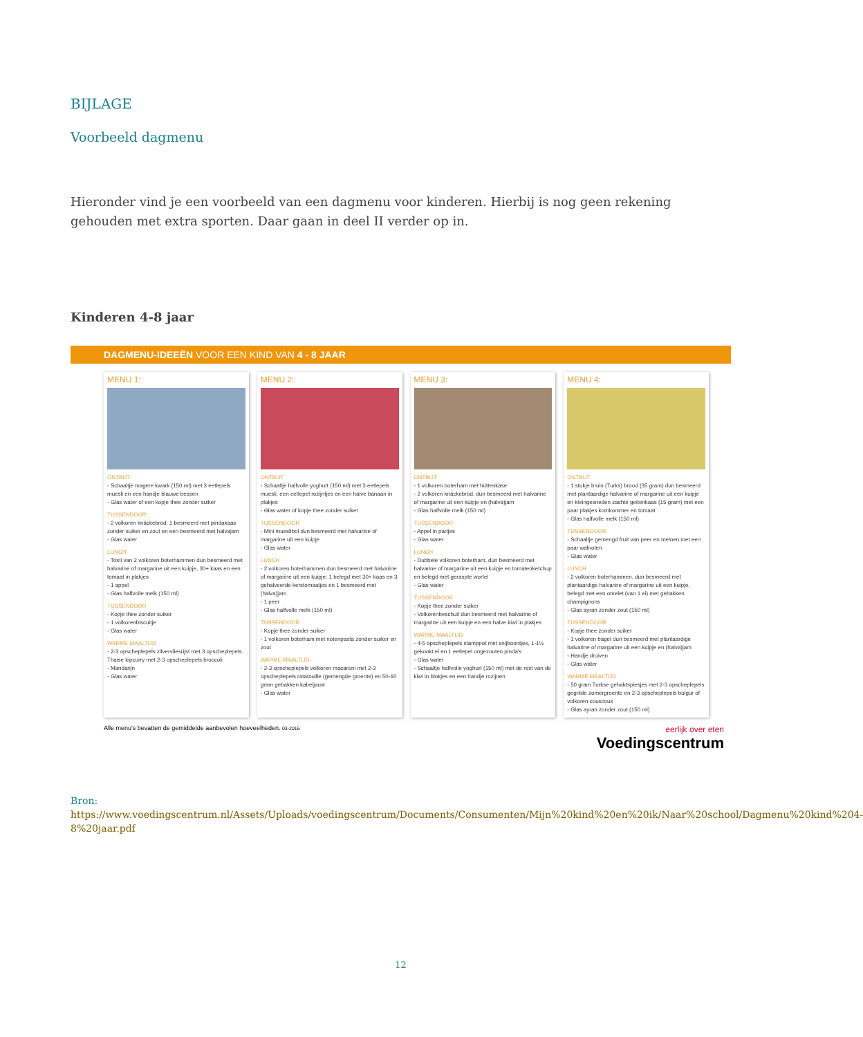BIJLAGE
Voorbeeld dagmenu
Hieronder vind je een voorbeeld van een dagmenu voor kinderen. Hierbij is nog geen rekening gehouden met extra sporten. Daar gaan in deel II verder op in.
Kinderen 4-8 jaar
DAGMENU-IDEEËN VOOR EEN KIND VAN 4 - 8 JAAR
MENU 1:
ONTBIJT
- Schaaltje magere kwark (150 ml) met 3 eetlepels muesli en een handje blauwe bessen
- Glas water of een kopje thee zonder suiker
TUSSENDOOR
- 2 volkoren knäckebröd, 1 besmeerd met pindakaas zonder suiker en zout en een besmeerd met halvajam
- Glas water
LUNCH
- Tosti van 2 volkoren boterhammen dun besmeerd met halvarine of margarine uit een kuipje, 30+ kaas en een tomaat in plakjes
- 1 appel
- Glas halfvolle melk (150 ml)
TUSSENDOOR
- Kopje thee zonder suiker
- 1 volkorenbiscuitje
- Glas water
WARME MAALTIJD
- 2-3 opscheplepels zilvervliesrijst met 3 opscheplepels Thaise kipcurry met 2-3 opscheplepels broccoli
- Mandarijn
- Glas water
MENU 2:
ONTBIJT
- Schaaltje halfvolle yoghurt (150 ml) met 3 eetlepels muesli, een eetlepel rozijntjes en een halve banaan in plakjes
- Glas water of kopje thee zonder suiker
TUSSENDOOR
- Mini mueslibol dun besmeerd met halvarine of margarine uit een kuipje
- Glas water
LUNCH
- 2 volkoren boterhammen dun besmeerd met halvarine of margarine uit een kuipje; 1 belegd met 30+ kaas en 3 gehalveerde kerstomaatjes en 1 besmeerd met (halva)jam
- 1 peer
- Glas halfvolle melk (150 ml)
TUSSENDOOR
- Kopje thee zonder suiker
- 1 volkoren boterham met notenpasta zonder suiker en zout
WARME MAALTIJD
- 2-3 opscheplepels volkoren macaroni met 2-3 opscheplepels ratatouille (gemengde groente) en 50-60 gram gebakken kabeljauw
- Glas water
MENU 3:
ONTBIJT
- 1 volkoren boterham met hüttenkäse
- 2 volkoren knäckebröd, dun besmeerd met halvarine of margarine uit een kuipje en (halva)jam
- Glas halfvolle melk (150 ml)
TUSSENDOOR
- Appel in partjes
- Glas water
LUNCH
- Dubbele volkoren boterham, dun besmeerd met halvarine of margarine uit een kuipje en tomatenketchup en belegd met geraspte wortel
- Glas water
TUSSENDOOR
- Kopje thee zonder suiker
- Volkorenbeschuit dun besmeerd met halvarine of margarine uit een kuipje en een halve kiwi in plakjes
WARME MAALTIJD
- 4-5 opscheplepels stamppot met snijboontjes, 1-1½ gekookt ei en 1 eetlepel ongezouten pinda's
- Glas water
- Schaaltje halfvolle yoghurt (150 ml) met de rest van de kiwi in blokjes en een handje rozijnen
MENU 4:
ONTBIJT
- 1 stukje bruin (Turks) brood (35 gram) dun besmeerd met plantaardige halvarine of margarine uit een kuipje en kleingesneden zachte geitenkaas (15 gram) met een paar plakjes komkommer en tomaat
- Glas halfvolle melk (150 ml)
TUSSENDOOR
- Schaaltje gemengd fruit van peer en meloen met een paar walnoten
- Glas water
LUNCH
- 2 volkoren boterhammen, dun besmeerd met plantaardige halvarine of margarine uit een kuipje, belegd met een omelet (van 1 ei) met gebakken champignons
- Glas ayran zonder zout (150 ml)
TUSSENDOOR
- Kopje thee zonder suiker
- 1 volkoren bagel dun besmeerd met plantaardige halvarine of margarine uit een kuipje en (halva)jam
- Handje druiven
- Glas water
WARME MAALTIJD
- 50 gram Turkse gehaktspiesjes met 2-3 opscheplepels gegrilde zomergroente en 2-3 opscheplepels bulgur of volkoren couscous
- Glas ayran zonder zout (150 ml)
Alle menu's bevatten de gemiddelde aanbevolen hoeveelheden. 03-2016
eerlijk over eten
Voedingscentrum
Bron:
https://www.voedingscentrum.nl/Assets/Uploads/voedingscentrum/Documents/Consumenten/Mijn%20kind%20en%20ik/Naar%20school/Dagmenu%20kind%204-8%20jaar.pdf
12